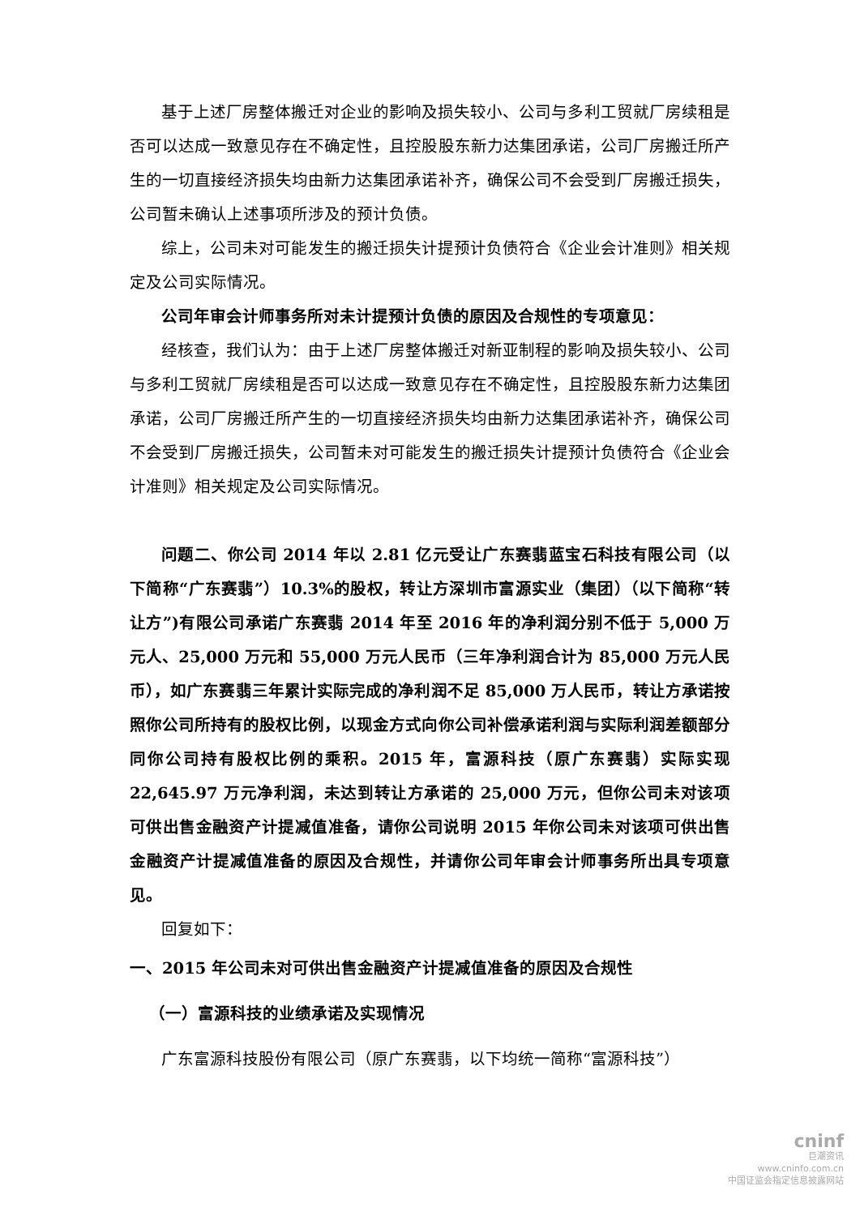基于上述厂房整体搬迁对企业的影响及损失较小、公司与多利工贸就厂房续租是否可以达成一致意见存在不确定性，且控股股东新力达集团承诺，公司厂房搬迁所产生的一切直接经济损失均由新力达集团承诺补齐，确保公司不会受到厂房搬迁损失，公司暂未确认上述事项所涉及的预计负债。
综上，公司未对可能发生的搬迁损失计提预计负债符合《企业会计准则》相关规定及公司实际情况。
公司年审会计师事务所对未计提预计负债的原因及合规性的专项意见：
经核查，我们认为：由于上述厂房整体搬迁对新亚制程的影响及损失较小、公司与多利工贸就厂房续租是否可以达成一致意见存在不确定性，且控股股东新力达集团承诺，公司厂房搬迁所产生的一切直接经济损失均由新力达集团承诺补齐，确保公司不会受到厂房搬迁损失，公司暂未对可能发生的搬迁损失计提预计负债符合《企业会计准则》相关规定及公司实际情况。
问题二、你公司 2014 年以 2.81 亿元受让广东赛翡蓝宝石科技有限公司（以下简称“广东赛翡”）10.3%的股权，转让方深圳市富源实业（集团）（以下简称“转让方”)有限公司承诺广东赛翡 2014 年至 2016 年的净利润分别不低于 5,000 万元人、25,000 万元和 55,000 万元人民币（三年净利润合计为 85,000 万元人民币），如广东赛翡三年累计实际完成的净利润不足 85,000 万人民币，转让方承诺按照你公司所持有的股权比例，以现金方式向你公司补偿承诺利润与实际利润差额部分同你公司持有股权比例的乘积。2015 年，富源科技（原广东赛翡）实际实现 22,645.97 万元净利润，未达到转让方承诺的 25,000 万元，但你公司未对该项可供出售金融资产计提减值准备，请你公司说明 2015 年你公司未对该项可供出售金融资产计提减值准备的原因及合规性，并请你公司年审会计师事务所出具专项意见。
回复如下：
一、2015 年公司未对可供出售金融资产计提减值准备的原因及合规性
（一）富源科技的业绩承诺及实现情况
广东富源科技股份有限公司（原广东赛翡，以下均统一简称“富源科技”）
cninf
巨潮资讯
www.cninfo.com.cn
中国证监会指定信息披露网站